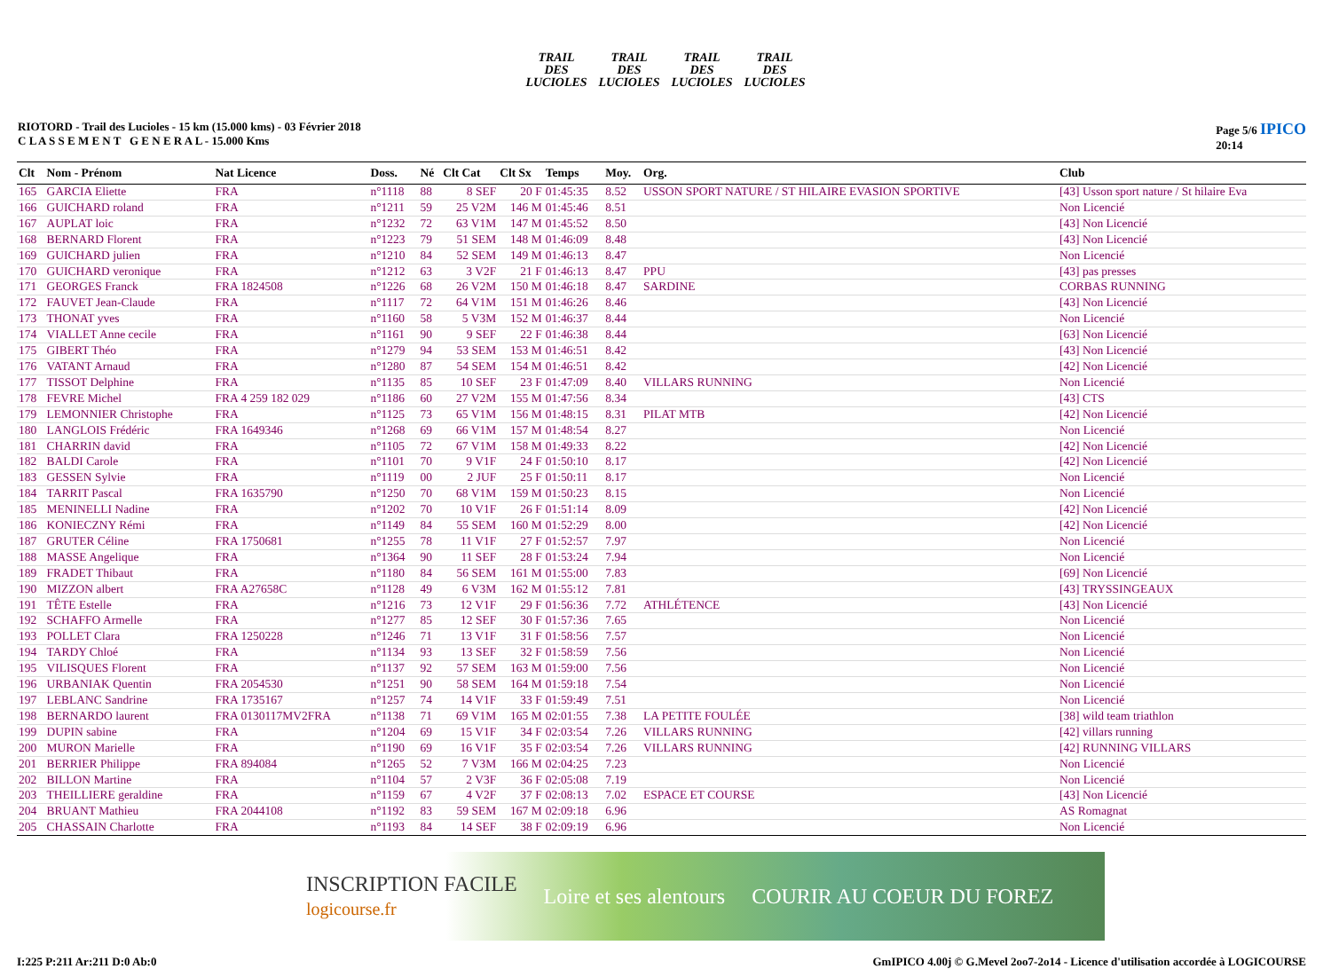TRAIL DES LUCIOLES
TRAIL DES LUCIOLES
TRAIL DES LUCIOLES
TRAIL DES LUCIOLES
RIOTORD - Trail des Lucioles - 15 km (15.000 kms) - 03 Février 2018
C L A S S E M E N T G E N E R A L - 15.000 Kms
Page 5/6 IPICO
20:14
| Clt | Nom - Prénom | Nat Licence | Doss. | Né | Clt Cat | Clt Sx | Temps | Moy. | Org. | Club |
| --- | --- | --- | --- | --- | --- | --- | --- | --- | --- | --- |
| 165 | GARCIA Eliette | FRA | n°1118 | 88 | 8 SEF | 20 F | 01:45:35 | 8.52 | USSON SPORT NATURE / ST HILAIRE EVASION SPORTIVE | [43] Usson sport nature / St hilaire Eva |
| 166 | GUICHARD roland | FRA | n°1211 | 59 | 25 V2M | 146 M | 01:45:46 | 8.51 | | Non Licencié |
| 167 | AUPLAT loic | FRA | n°1232 | 72 | 63 V1M | 147 M | 01:45:52 | 8.50 | | [43] Non Licencié |
| 168 | BERNARD Florent | FRA | n°1223 | 79 | 51 SEM | 148 M | 01:46:09 | 8.48 | | [43] Non Licencié |
| 169 | GUICHARD julien | FRA | n°1210 | 84 | 52 SEM | 149 M | 01:46:13 | 8.47 | | Non Licencié |
| 170 | GUICHARD veronique | FRA | n°1212 | 63 | 3 V2F | 21 F | 01:46:13 | 8.47 | PPU | [43] pas presses |
| 171 | GEORGES Franck | FRA 1824508 | n°1226 | 68 | 26 V2M | 150 M | 01:46:18 | 8.47 | SARDINE | CORBAS RUNNING |
| 172 | FAUVET Jean-Claude | FRA | n°1117 | 72 | 64 V1M | 151 M | 01:46:26 | 8.46 | | [43] Non Licencié |
| 173 | THONAT yves | FRA | n°1160 | 58 | 5 V3M | 152 M | 01:46:37 | 8.44 | | Non Licencié |
| 174 | VIALLET Anne cecile | FRA | n°1161 | 90 | 9 SEF | 22 F | 01:46:38 | 8.44 | | [63] Non Licencié |
| 175 | GIBERT Théo | FRA | n°1279 | 94 | 53 SEM | 153 M | 01:46:51 | 8.42 | | [43] Non Licencié |
| 176 | VATANT Arnaud | FRA | n°1280 | 87 | 54 SEM | 154 M | 01:46:51 | 8.42 | | [42] Non Licencié |
| 177 | TISSOT Delphine | FRA | n°1135 | 85 | 10 SEF | 23 F | 01:47:09 | 8.40 | VILLARS RUNNING | Non Licencié |
| 178 | FEVRE Michel | FRA 4 259 182 029 | n°1186 | 60 | 27 V2M | 155 M | 01:47:56 | 8.34 | | [43] CTS |
| 179 | LEMONNIER Christophe | FRA | n°1125 | 73 | 65 V1M | 156 M | 01:48:15 | 8.31 | PILAT MTB | [42] Non Licencié |
| 180 | LANGLOIS Frédéric | FRA 1649346 | n°1268 | 69 | 66 V1M | 157 M | 01:48:54 | 8.27 | | Non Licencié |
| 181 | CHARRIN david | FRA | n°1105 | 72 | 67 V1M | 158 M | 01:49:33 | 8.22 | | [42] Non Licencié |
| 182 | BALDI Carole | FRA | n°1101 | 70 | 9 V1F | 24 F | 01:50:10 | 8.17 | | [42] Non Licencié |
| 183 | GESSEN Sylvie | FRA | n°1119 | 00 | 2 JUF | 25 F | 01:50:11 | 8.17 | | Non Licencié |
| 184 | TARRIT Pascal | FRA 1635790 | n°1250 | 70 | 68 V1M | 159 M | 01:50:23 | 8.15 | | Non Licencié |
| 185 | MENINELLI Nadine | FRA | n°1202 | 70 | 10 V1F | 26 F | 01:51:14 | 8.09 | | [42] Non Licencié |
| 186 | KONIECZNY Rémi | FRA | n°1149 | 84 | 55 SEM | 160 M | 01:52:29 | 8.00 | | [42] Non Licencié |
| 187 | GRUTER Céline | FRA 1750681 | n°1255 | 78 | 11 V1F | 27 F | 01:52:57 | 7.97 | | Non Licencié |
| 188 | MASSE Angelique | FRA | n°1364 | 90 | 11 SEF | 28 F | 01:53:24 | 7.94 | | Non Licencié |
| 189 | FRADET Thibaut | FRA | n°1180 | 84 | 56 SEM | 161 M | 01:55:00 | 7.83 | | [69] Non Licencié |
| 190 | MIZZON albert | FRA A27658C | n°1128 | 49 | 6 V3M | 162 M | 01:55:12 | 7.81 | | [43] TRYSSINGEAUX |
| 191 | TÊTE Estelle | FRA | n°1216 | 73 | 12 V1F | 29 F | 01:56:36 | 7.72 | ATHLÉTENCE | [43] Non Licencié |
| 192 | SCHAFFO Armelle | FRA | n°1277 | 85 | 12 SEF | 30 F | 01:57:36 | 7.65 | | Non Licencié |
| 193 | POLLET Clara | FRA 1250228 | n°1246 | 71 | 13 V1F | 31 F | 01:58:56 | 7.57 | | Non Licencié |
| 194 | TARDY Chloé | FRA | n°1134 | 93 | 13 SEF | 32 F | 01:58:59 | 7.56 | | Non Licencié |
| 195 | VILISQUES Florent | FRA | n°1137 | 92 | 57 SEM | 163 M | 01:59:00 | 7.56 | | Non Licencié |
| 196 | URBANIAK Quentin | FRA 2054530 | n°1251 | 90 | 58 SEM | 164 M | 01:59:18 | 7.54 | | Non Licencié |
| 197 | LEBLANC Sandrine | FRA 1735167 | n°1257 | 74 | 14 V1F | 33 F | 01:59:49 | 7.51 | | Non Licencié |
| 198 | BERNARDO laurent | FRA 0130117MV2FRA | n°1138 | 71 | 69 V1M | 165 M | 02:01:55 | 7.38 | LA PETITE FOULÉE | [38] wild team triathlon |
| 199 | DUPIN sabine | FRA | n°1204 | 69 | 15 V1F | 34 F | 02:03:54 | 7.26 | VILLARS RUNNING | [42] villars running |
| 200 | MURON Marielle | FRA | n°1190 | 69 | 16 V1F | 35 F | 02:03:54 | 7.26 | VILLARS RUNNING | [42] RUNNING VILLARS |
| 201 | BERRIER Philippe | FRA 894084 | n°1265 | 52 | 7 V3M | 166 M | 02:04:25 | 7.23 | | Non Licencié |
| 202 | BILLON Martine | FRA | n°1104 | 57 | 2 V3F | 36 F | 02:05:08 | 7.19 | | Non Licencié |
| 203 | THEILLIERE geraldine | FRA | n°1159 | 67 | 4 V2F | 37 F | 02:08:13 | 7.02 | ESPACE ET COURSE | [43] Non Licencié |
| 204 | BRUANT Mathieu | FRA 2044108 | n°1192 | 83 | 59 SEM | 167 M | 02:09:18 | 6.96 | | AS Romagnat |
| 205 | CHASSAIN Charlotte | FRA | n°1193 | 84 | 14 SEF | 38 F | 02:09:19 | 6.96 | | Non Licencié |
INSCRIPTION FACILE
logicourse.fr Loire et ses alentours COURIR AU COEUR DU FOREZ
I:225 P:211 Ar:211 D:0 Ab:0 GmIPICO 4.00j © G.Mevel 2oo7-2o14 - Licence d'utilisation accordée à LOGICOURSE